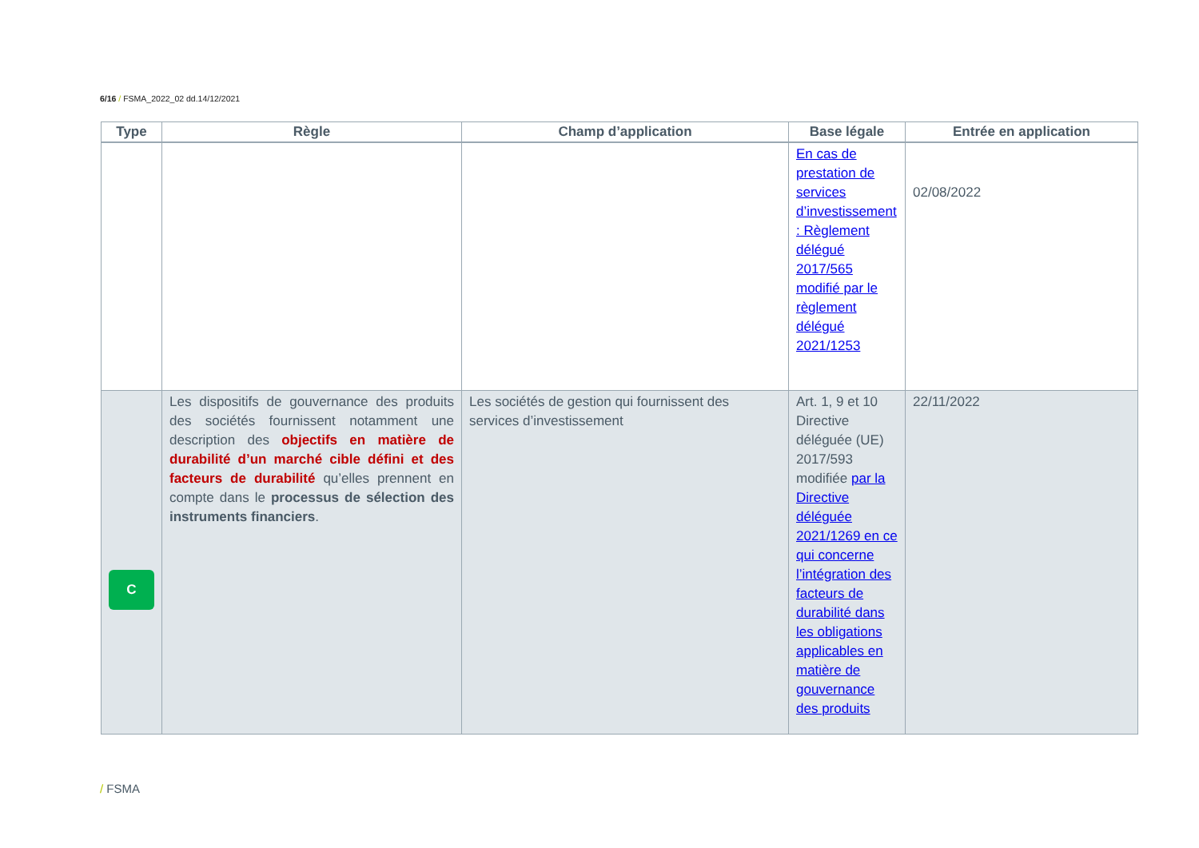6/16 / FSMA_2022_02 dd.14/12/2021
| Type | Règle | Champ d’application | Base légale | Entrée en application |
| --- | --- | --- | --- | --- |
| | | | En cas de prestation de services d’investissement : Règlement délégué 2017/565 modifié par le règlement délégué 2021/1253 | 02/08/2022 |
| C | Les dispositifs de gouvernance des produits des sociétés fournissent notamment une description des objectifs en matière de durabilité d’un marché cible défini et des facteurs de durabilité qu’elles prennent en compte dans le processus de sélection des instruments financiers . | Les sociétés de gestion qui fournissent des services d’investissement | Art. 1, 9 et 10 Directive déléguée (UE) 2017/593 modifiée par la Directive déléguée 2021/1269 en ce qui concerne l’intégration des facteurs de durabilité dans les obligations applicables en matière de gouvernance des produits | 22/11/2022 |
/ FSMA